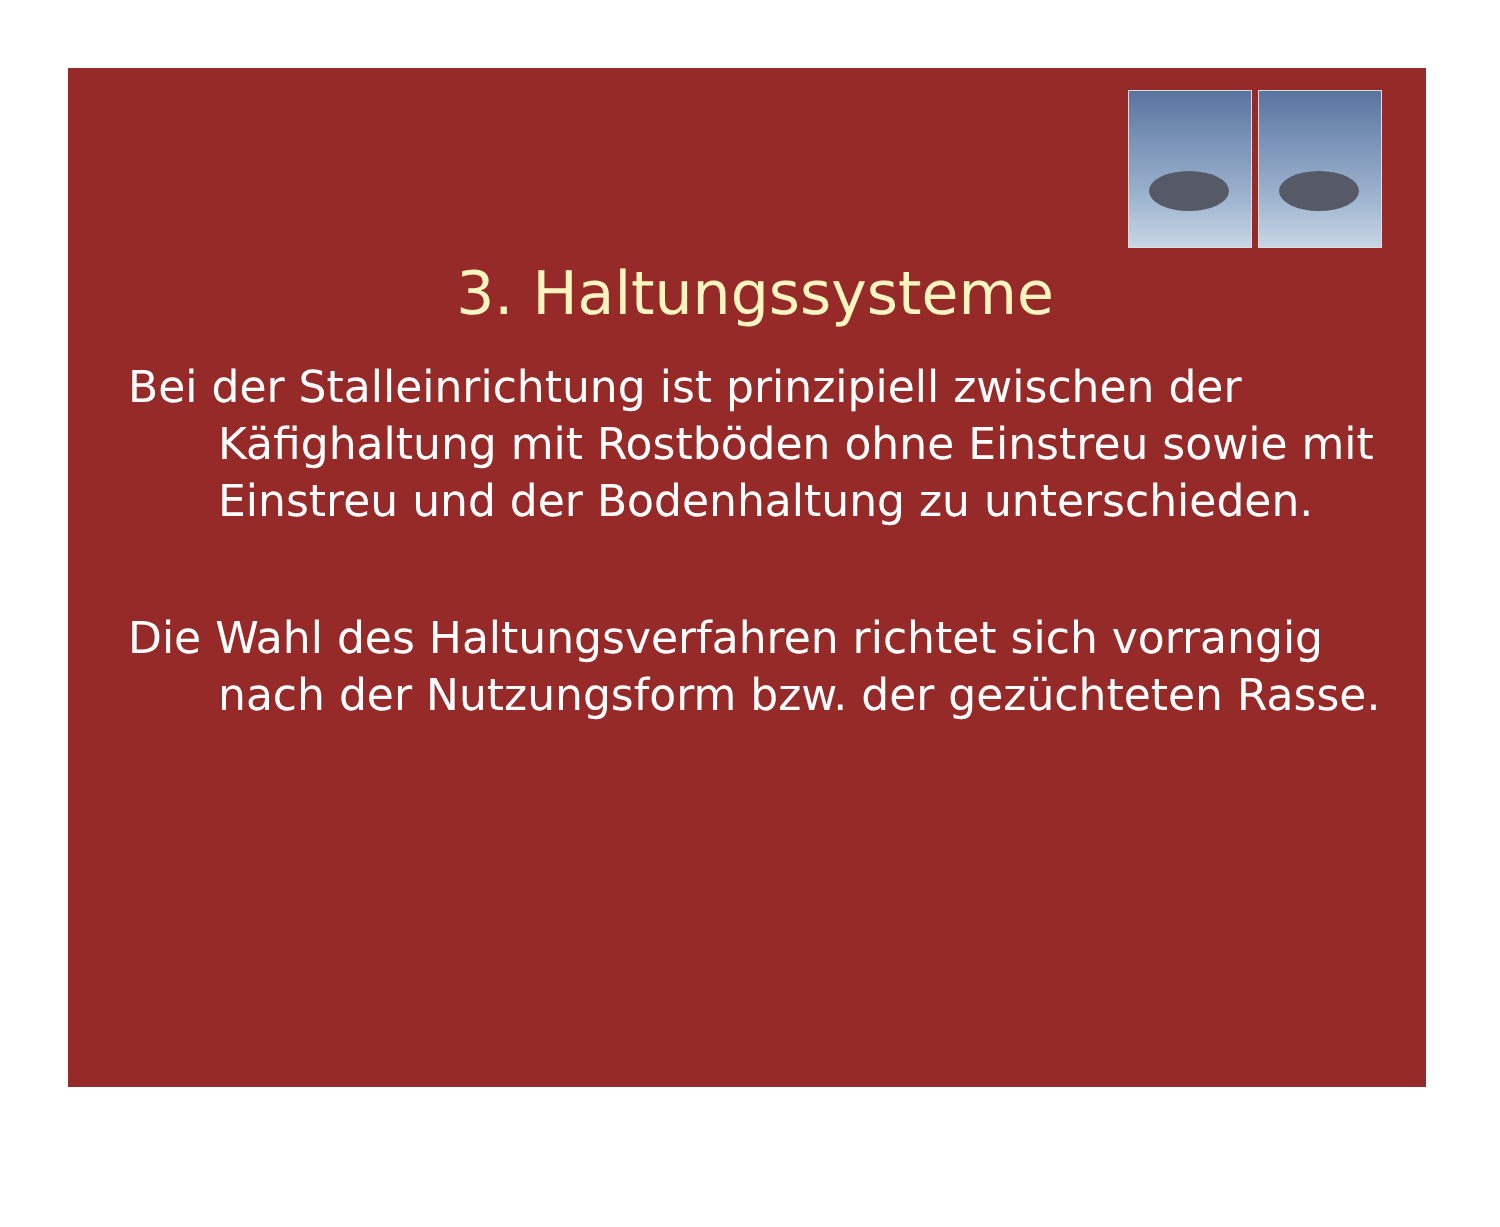3. Haltungssysteme
Bei der Stalleinrichtung ist prinzipiell zwischen der Käfighaltung mit Rostböden ohne Einstreu sowie mit Einstreu und der Bodenhaltung zu unterschieden.
Die Wahl des Haltungsverfahren richtet sich vorrangig nach der Nutzungsform bzw. der gezüchteten Rasse.